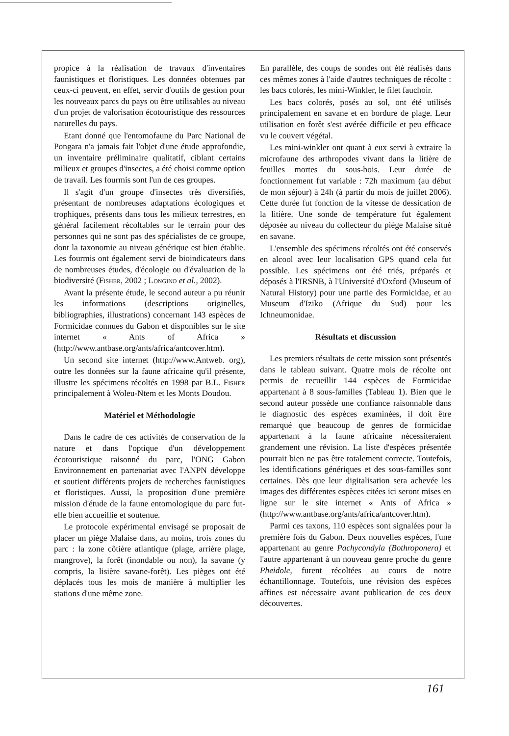propice à la réalisation de travaux d'inventaires faunistiques et floristiques. Les données obtenues par ceux-ci peuvent, en effet, servir d'outils de gestion pour les nouveaux parcs du pays ou être utilisables au niveau d'un projet de valorisation écotouristique des ressources naturelles du pays.
Etant donné que l'entomofaune du Parc National de Pongara n'a jamais fait l'objet d'une étude approfondie, un inventaire préliminaire qualitatif, ciblant certains milieux et groupes d'insectes, a été choisi comme option de travail. Les fourmis sont l'un de ces groupes.
Il s'agit d'un groupe d'insectes très diversifiés, présentant de nombreuses adaptations écologiques et trophiques, présents dans tous les milieux terrestres, en général facilement récoltables sur le terrain pour des personnes qui ne sont pas des spécialistes de ce groupe, dont la taxonomie au niveau générique est bien établie. Les fourmis ont également servi de bioindicateurs dans de nombreuses études, d'écologie ou d'évaluation de la biodiversité (Fisher, 2002 ; Longino et al., 2002).
Avant la présente étude, le second auteur a pu réunir les informations (descriptions originelles, bibliographies, illustrations) concernant 143 espèces de Formicidae connues du Gabon et disponibles sur le site internet « Ants of Africa » (http://www.antbase.org/ants/africa/antcover.htm).
Un second site internet (http://www.Antweb. org), outre les données sur la faune africaine qu'il présente, illustre les spécimens récoltés en 1998 par B.L. Fisher principalement à Woleu-Ntem et les Monts Doudou.
Matériel et Méthodologie
Dans le cadre de ces activités de conservation de la nature et dans l'optique d'un développement écotouristique raisonné du parc, l'ONG Gabon Environnement en partenariat avec l'ANPN développe et soutient différents projets de recherches faunistiques et floristiques. Aussi, la proposition d'une première mission d'étude de la faune entomologique du parc fut-elle bien accueillie et soutenue.
Le protocole expérimental envisagé se proposait de placer un piège Malaise dans, au moins, trois zones du parc : la zone côtière atlantique (plage, arrière plage, mangrove), la forêt (inondable ou non), la savane (y compris, la lisière savane-forêt). Les pièges ont été déplacés tous les mois de manière à multiplier les stations d'une même zone.
En parallèle, des coups de sondes ont été réalisés dans ces mêmes zones à l'aide d'autres techniques de récolte : les bacs colorés, les mini-Winkler, le filet fauchoir.
Les bacs colorés, posés au sol, ont été utilisés principalement en savane et en bordure de plage. Leur utilisation en forêt s'est avérée difficile et peu efficace vu le couvert végétal.
Les mini-winkler ont quant à eux servi à extraire la microfaune des arthropodes vivant dans la litière de feuilles mortes du sous-bois. Leur durée de fonctionnement fut variable : 72h maximum (au début de mon séjour) à 24h (à partir du mois de juillet 2006). Cette durée fut fonction de la vitesse de dessication de la litière. Une sonde de température fut également déposée au niveau du collecteur du piège Malaise situé en savane.
L'ensemble des spécimens récoltés ont été conservés en alcool avec leur localisation GPS quand cela fut possible. Les spécimens ont été triés, préparés et déposés à l'IRSNB, à l'Université d'Oxford (Museum of Natural History) pour une partie des Formicidae, et au Museum d'Iziko (Afrique du Sud) pour les Ichneumonidae.
Résultats et discussion
Les premiers résultats de cette mission sont présentés dans le tableau suivant. Quatre mois de récolte ont permis de recueillir 144 espèces de Formicidae appartenant à 8 sous-familles (Tableau 1). Bien que le second auteur possède une confiance raisonnable dans le diagnostic des espèces examinées, il doit être remarqué que beaucoup de genres de formicidae appartenant à la faune africaine nécessiteraient grandement une révision. La liste d'espèces présentée pourrait bien ne pas être totalement correcte. Toutefois, les identifications génériques et des sous-familles sont certaines. Dès que leur digitalisation sera achevée les images des différentes espèces citées ici seront mises en ligne sur le site internet « Ants of Africa » (http://www.antbase.org/ants/africa/antcover.htm).
Parmi ces taxons, 110 espèces sont signalées pour la première fois du Gabon. Deux nouvelles espèces, l'une appartenant au genre Pachycondyla (Bothroponera) et l'autre appartenant à un nouveau genre proche du genre Pheidole, furent récoltées au cours de notre échantillonnage. Toutefois, une révision des espèces affines est nécessaire avant publication de ces deux découvertes.
161